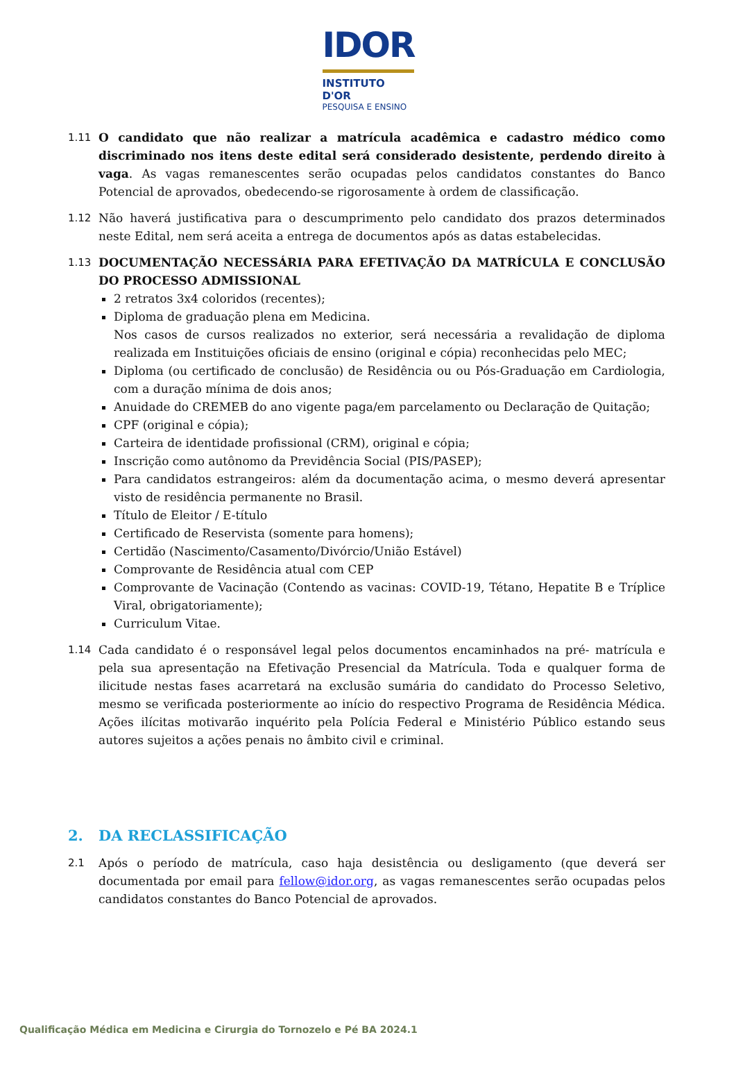IDOR
INSTITUTO D'OR
PESQUISA E ENSINO
1.11 O candidato que não realizar a matrícula acadêmica e cadastro médico como discriminado nos itens deste edital será considerado desistente, perdendo direito à vaga. As vagas remanescentes serão ocupadas pelos candidatos constantes do Banco Potencial de aprovados, obedecendo-se rigorosamente à ordem de classificação.
1.12 Não haverá justificativa para o descumprimento pelo candidato dos prazos determinados neste Edital, nem será aceita a entrega de documentos após as datas estabelecidas.
1.13 DOCUMENTAÇÃO NECESSÁRIA PARA EFETIVAÇÃO DA MATRÍCULA E CONCLUSÃO DO PROCESSO ADMISSIONAL
2 retratos 3x4 coloridos (recentes);
Diploma de graduação plena em Medicina.
Nos casos de cursos realizados no exterior, será necessária a revalidação de diploma realizada em Instituições oficiais de ensino (original e cópia) reconhecidas pelo MEC;
Diploma (ou certificado de conclusão) de Residência ou ou Pós-Graduação em Cardiologia, com a duração mínima de dois anos;
Anuidade do CREMEB do ano vigente paga/em parcelamento ou Declaração de Quitação;
CPF (original e cópia);
Carteira de identidade profissional (CRM), original e cópia;
Inscrição como autônomo da Previdência Social (PIS/PASEP);
Para candidatos estrangeiros: além da documentação acima, o mesmo deverá apresentar visto de residência permanente no Brasil.
Título de Eleitor / E-título
Certificado de Reservista (somente para homens);
Certidão (Nascimento/Casamento/Divórcio/União Estável)
Comprovante de Residência atual com CEP
Comprovante de Vacinação (Contendo as vacinas: COVID-19, Tétano, Hepatite B e Tríplice Viral, obrigatoriamente);
Curriculum Vitae.
1.14 Cada candidato é o responsável legal pelos documentos encaminhados na pré- matrícula e pela sua apresentação na Efetivação Presencial da Matrícula. Toda e qualquer forma de ilicitude nestas fases acarretará na exclusão sumária do candidato do Processo Seletivo, mesmo se verificada posteriormente ao início do respectivo Programa de Residência Médica. Ações ilícitas motivarão inquérito pela Polícia Federal e Ministério Público estando seus autores sujeitos a ações penais no âmbito civil e criminal.
2. DA RECLASSIFICAÇÃO
2.1 Após o período de matrícula, caso haja desistência ou desligamento (que deverá ser documentada por email para fellow@idor.org, as vagas remanescentes serão ocupadas pelos candidatos constantes do Banco Potencial de aprovados.
Qualificação Médica em Medicina e Cirurgia do Tornozelo e Pé BA 2024.1